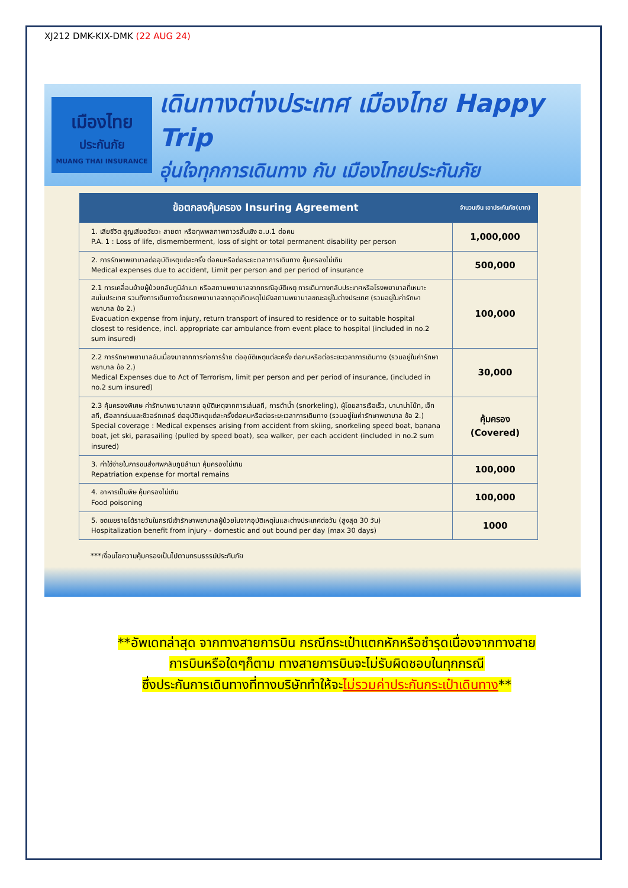XJ212 DMK-KIX-DMK (22 AUG 24)
เมืองไทย
ประกันภัย
MUANG THAI INSURANCE
เดินทางต่างประเทศ เมืองไทย Happy Trip
อุ่นใจทุกการเดินทาง กับ เมืองไทยประกันภัย
| ข้อตกลงคุ้มครอง Insuring Agreement | จำนวนเงิน เอาประกันภัย(บาท) |
| --- | --- |
| 1. เสียชีวิต สูญเสียอวัยวะ สายตา หรือทุพพลภาพถาวรสิ้นเชิง อ.บ.1 ต่อคน P.A. 1 : Loss of life, dismemberment, loss of sight or total permanent disability per person | 1,000,000 |
| 2. การรักษาพยาบาลต่ออุบัติเหตุแต่ละครั้ง ต่อคนหรือต่อระยะเวลาการเดินทาง คุ้มครองไม่เกิน Medical expenses due to accident, Limit per person and per period of insurance | 500,000 |
| 2.1 การเคลื่อนย้ายผู้ป่วยกลับภูมิลำเนา หรือสถานพยาบาลจากกรณีอุบัติเหตุ การเดินทางกลับประเทศหรือโรงพยาบาลที่เหมาะสมในประเทศ รวมถึงการเดินทางด้วยรถพยาบาลจากจุดเกิดเหตุไปยังสถานพยาบาลขณะอยู่ในต่างประเทศ (รวมอยู่ในค่ารักษาพยาบาล ข้อ 2.) Evacuation expense from injury, return transport of insured to residence or to suitable hospital closest to residence, incl. appropriate car ambulance from event place to hospital (included in no.2 sum insured) | 100,000 |
| 2.2 การรักษาพยาบาลอันเนื่องมาจากการก่อการร้าย ต่ออุบัติเหตุแต่ละครั้ง ต่อคนหรือต่อระยะเวลาการเดินทาง (รวมอยู่ในค่ารักษาพยาบาล ข้อ 2.) Medical Expenses due to Act of Terrorism, limit per person and per period of insurance, (included in no.2 sum insured) | 30,000 |
| 2.3 คุ้มครองพิเศษ ค่ารักษาพยาบาลจาก อุบัติเหตุจากการเล่นสกี, การดำน้ำ (snorkeling), ผู้โดยสารเรือเร็ว, บานาน่าโบ๊ท, เจ็ทสกี, เรือลากร่มและซีวอร์กเกอร์ ต่ออุบัติเหตุแต่ละครั้งต่อคนหรือต่อระยะเวลาการเดินทาง (รวมอยู่ในค่ารักษาพยาบาล ข้อ 2.) Special coverage : Medical expenses arising from accident from skiing, snorkeling speed boat, banana boat, jet ski, parasailing (pulled by speed boat), sea walker, per each accident (included in no.2 sum insured) | คุ้มครอง (Covered) |
| 3. ค่าใช้จ่ายในการขนส่งศพกลับภูมิลำเนา คุ้มครองไม่เกิน Repatriation expense for mortal remains | 100,000 |
| 4. อาหารเป็นพิษ คุ้มครองไม่เกิน Food poisoning | 100,000 |
| 5. ชดเชยรายได้รายวันในกรณีเข้ารักษาพยาบาลผู้ป่วยในจากอุบัติเหตุในและต่างประเทศต่อวัน (สูงสุด 30 วัน) Hospitalization benefit from injury - domestic and out bound per day (max 30 days) | 1000 |
***เงื่อนไขความคุ้มครองเป็นไปตามกรมธรรม์ประกันภัย
**อัพเดทล่าสุด จากทางสายการบิน กรณีกระเป๋าแตกหักหรือชำรุดเนื่องจากทางสาย
การบินหรือใดๆก็ตาม ทางสายการบินจะไม่รับผิดชอบในทุกกรณี
ซึ่งประกันการเดินทางที่ทางบริษัททำให้จะไม่รวมค่าประกันกระเป๋าเดินทาง**